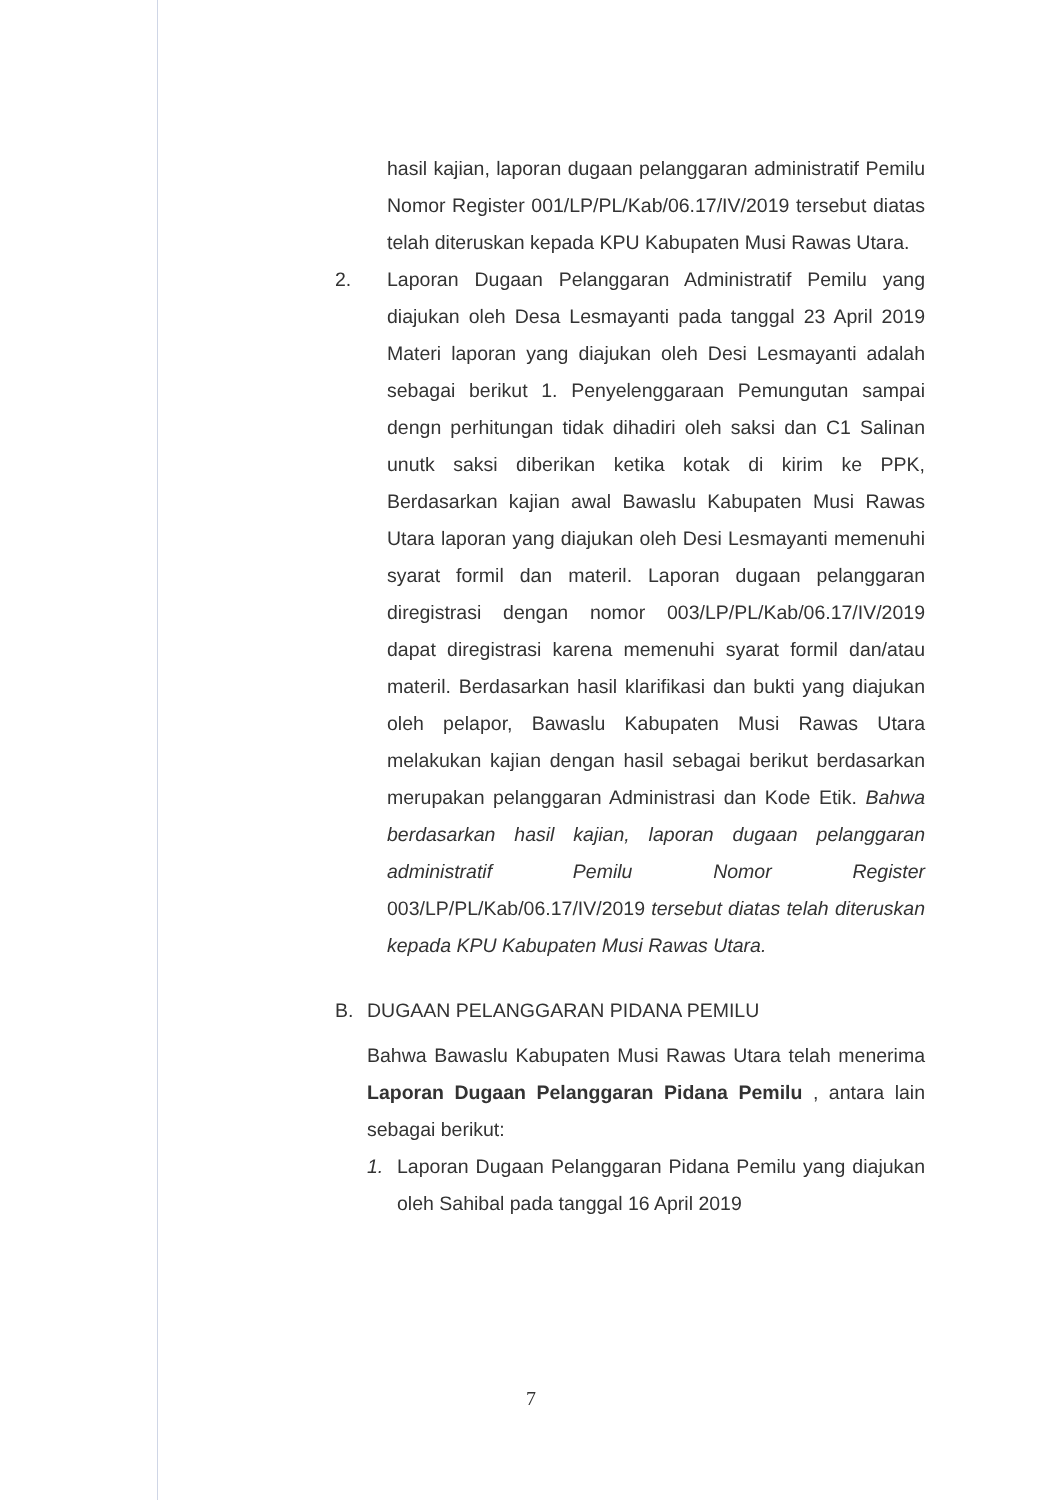hasil kajian, laporan dugaan pelanggaran administratif Pemilu Nomor Register 001/LP/PL/Kab/06.17/IV/2019 tersebut diatas telah diteruskan kepada KPU Kabupaten Musi Rawas Utara.
2. Laporan Dugaan Pelanggaran Administratif Pemilu yang diajukan oleh Desa Lesmayanti pada tanggal 23 April 2019 Materi laporan yang diajukan oleh Desi Lesmayanti adalah sebagai berikut 1. Penyelenggaraan Pemungutan sampai dengn perhitungan tidak dihadiri oleh saksi dan C1 Salinan unutk saksi diberikan ketika kotak di kirim ke PPK, Berdasarkan kajian awal Bawaslu Kabupaten Musi Rawas Utara laporan yang diajukan oleh Desi Lesmayanti memenuhi syarat formil dan materil. Laporan dugaan pelanggaran diregistrasi dengan nomor 003/LP/PL/Kab/06.17/IV/2019 dapat diregistrasi karena memenuhi syarat formil dan/atau materil. Berdasarkan hasil klarifikasi dan bukti yang diajukan oleh pelapor, Bawaslu Kabupaten Musi Rawas Utara melakukan kajian dengan hasil sebagai berikut berdasarkan merupakan pelanggaran Administrasi dan Kode Etik. Bahwa berdasarkan hasil kajian, laporan dugaan pelanggaran administratif Pemilu Nomor Register 003/LP/PL/Kab/06.17/IV/2019 tersebut diatas telah diteruskan kepada KPU Kabupaten Musi Rawas Utara.
B. DUGAAN PELANGGARAN PIDANA PEMILU
Bahwa Bawaslu Kabupaten Musi Rawas Utara telah menerima Laporan Dugaan Pelanggaran Pidana Pemilu , antara lain sebagai berikut:
1. Laporan Dugaan Pelanggaran Pidana Pemilu yang diajukan oleh Sahibal pada tanggal 16 April 2019
7